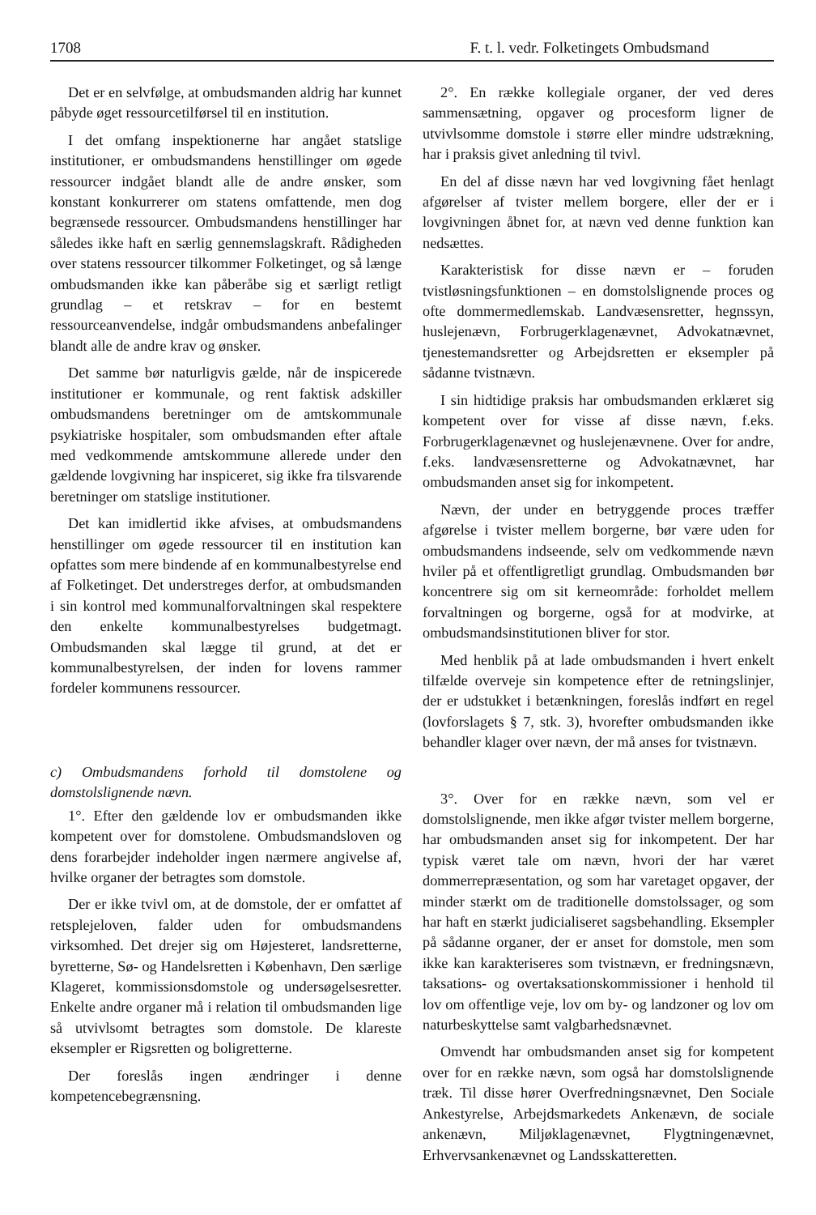1708 F. t. l. vedr. Folketingets Ombudsmand
Det er en selvfølge, at ombudsmanden aldrig har kunnet påbyde øget ressourcetilførsel til en institution.
I det omfang inspektionerne har angået statslige institutioner, er ombudsmandens henstillinger om øgede ressourcer indgået blandt alle de andre ønsker, som konstant konkurrerer om statens omfattende, men dog begrænsede ressourcer. Ombudsmandens henstillinger har således ikke haft en særlig gennemslagskraft. Rådigheden over statens ressourcer tilkommer Folketinget, og så længe ombudsmanden ikke kan påberåbe sig et særligt retligt grundlag – et retskrav – for en bestemt ressourceanvendelse, indgår ombudsmandens anbefalinger blandt alle de andre krav og ønsker.
Det samme bør naturligvis gælde, når de inspicerede institutioner er kommunale, og rent faktisk adskiller ombudsmandens beretninger om de amtskommunale psykiatriske hospitaler, som ombudsmanden efter aftale med vedkommende amtskommune allerede under den gældende lovgivning har inspiceret, sig ikke fra tilsvarende beretninger om statslige institutioner.
Det kan imidlertid ikke afvises, at ombudsmandens henstillinger om øgede ressourcer til en institution kan opfattes som mere bindende af en kommunalbestyrelse end af Folketinget. Det understreges derfor, at ombudsmanden i sin kontrol med kommunalforvaltningen skal respektere den enkelte kommunalbestyrelses budgetmagt. Ombudsmanden skal lægge til grund, at det er kommunalbestyrelsen, der inden for lovens rammer fordeler kommunens ressourcer.
c) Ombudsmandens forhold til domstolene og domstolslignende nævn.
1°. Efter den gældende lov er ombudsmanden ikke kompetent over for domstolene. Ombudsmandsloven og dens forarbejder indeholder ingen nærmere angivelse af, hvilke organer der betragtes som domstole.
Der er ikke tvivl om, at de domstole, der er omfattet af retsplejeloven, falder uden for ombudsmandens virksomhed. Det drejer sig om Højesteret, landsretterne, byretterne, Sø- og Handelsretten i København, Den særlige Klageret, kommissionsdomstole og undersøgelsesretter. Enkelte andre organer må i relation til ombudsmanden lige så utvivlsomt betragtes som domstole. De klareste eksempler er Rigsretten og boligretterne.
Der foreslås ingen ændringer i denne kompetencebegrænsning.
2°. En række kollegiale organer, der ved deres sammensætning, opgaver og procesform ligner de utvivlsomme domstole i større eller mindre udstrækning, har i praksis givet anledning til tvivl.
En del af disse nævn har ved lovgivning fået henlagt afgørelser af tvister mellem borgere, eller der er i lovgivningen åbnet for, at nævn ved denne funktion kan nedsættes.
Karakteristisk for disse nævn er – foruden tvistløsningsfunktionen – en domstolslignende proces og ofte dommermedlemskab. Landvæsensretter, hegnssyn, huslejenævn, Forbrugerklagenævnet, Advokatnævnet, tjenestemandsretter og Arbejdsretten er eksempler på sådanne tvistnævn.
I sin hidtidige praksis har ombudsmanden erklæret sig kompetent over for visse af disse nævn, f.eks. Forbrugerklagenævnet og huslejenævnene. Over for andre, f.eks. landvæsensretterne og Advokatnævnet, har ombudsmanden anset sig for inkompetent.
Nævn, der under en betryggende proces træffer afgørelse i tvister mellem borgerne, bør være uden for ombudsmandens indseende, selv om vedkommende nævn hviler på et offentligretligt grundlag. Ombudsmanden bør koncentrere sig om sit kerneområde: forholdet mellem forvaltningen og borgerne, også for at modvirke, at ombudsmandsinstitutionen bliver for stor.
Med henblik på at lade ombudsmanden i hvert enkelt tilfælde overveje sin kompetence efter de retningslinjer, der er udstukket i betænkningen, foreslås indført en regel (lovforslagets § 7, stk. 3), hvorefter ombudsmanden ikke behandler klager over nævn, der må anses for tvistnævn.
3°. Over for en række nævn, som vel er domstolslignende, men ikke afgør tvister mellem borgerne, har ombudsmanden anset sig for inkompetent. Der har typisk været tale om nævn, hvori der har været dommerrepræsentation, og som har varetaget opgaver, der minder stærkt om de traditionelle domstolssager, og som har haft en stærkt judicialiseret sagsbehandling. Eksempler på sådanne organer, der er anset for domstole, men som ikke kan karakteriseres som tvistnævn, er fredningsnævn, taksations- og overtaksationskommissioner i henhold til lov om offentlige veje, lov om by- og landzoner og lov om naturbeskyttelse samt valgbarhedsnævnet.
Omvendt har ombudsmanden anset sig for kompetent over for en række nævn, som også har domstolslignende træk. Til disse hører Overfredningsnævnet, Den Sociale Ankestyrelse, Arbejdsmarkedets Ankenævn, de sociale ankenævn, Miljøklagenævnet, Flygtningenævnet, Erhvervsankenævnet og Landsskatteretten.